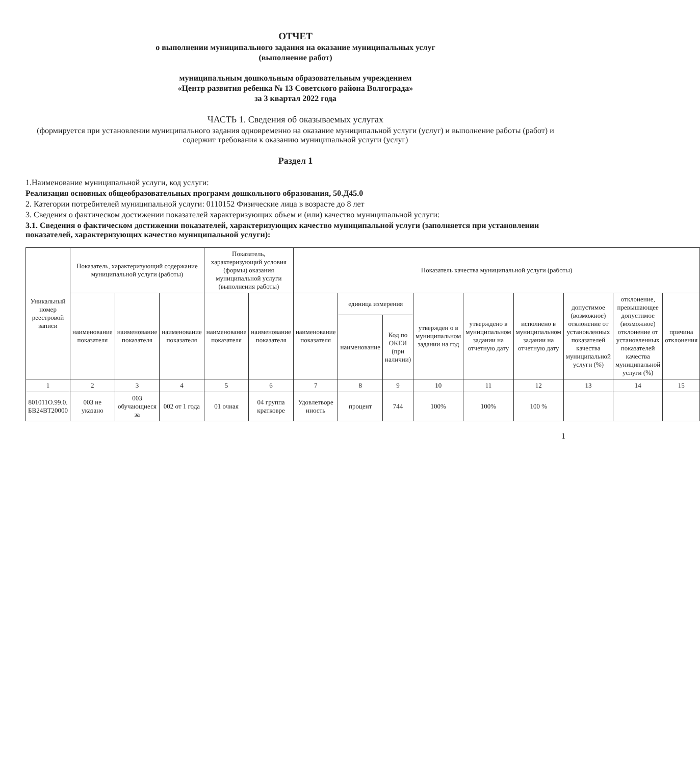ОТЧЕТ
о выполнении муниципального задания на оказание муниципальных услуг
(выполнение работ)
муниципальным дошкольным образовательным учреждением
«Центр развития ребенка № 13 Советского района Волгограда»
за 3 квартал 2022 года
ЧАСТЬ 1. Сведения об оказываемых услугах
(формируется при установлении муниципального задания одновременно на оказание муниципальной услуги (услуг) и выполнение работы (работ) и содержит требования к оказанию муниципальной услуги (услуг)
Раздел 1
1.Наименование муниципальной услуги, код услуги:
Реализация основных общеобразовательных программ дошкольного образования, 50.Д45.0
2. Категории потребителей муниципальной услуги: 0110152 Физические лица в возрасте до 8 лет
3. Сведения о фактическом достижении показателей характеризующих объем и (или) качество муниципальной услуги:
3.1. Сведения о фактическом достижении показателей, характеризующих качество муниципальной услуги (заполняется при установлении показателей, характеризующих качество муниципальной услуги):
| Уникальный номер реестровой записи | Показатель, характеризующий содержание муниципальной услуги (работы) | | | Показатель, характеризующий условия (формы) оказания муниципальной услуги (выполнения работы) | | Показатель качества муниципальной услуги (работы) | | | | | | | | |
| --- | --- | --- | --- | --- | --- | --- | --- | --- | --- | --- | --- | --- | --- | --- |
| | наименование показателя | наименование показателя | наименование показателя | наименование показателя | наименование показателя | наименование показателя | единица измерения | | утвержден о в муниципальном задании на год | утверждено в муниципальном задании на отчетную дату | исполнено в муниципальном задании на отчетную дату | допустимое (возможное) отклонение от установленных показателей качества муниципальной услуги (%) | отклонение, превышающее допустимое (возможное) отклонение от установленных показателей качества муниципальной услуги (%) | причина отклонения |
| | | | | | | | наименование | Код по ОКЕИ (при наличии) | | | | | | |
| 1 | 2 | 3 | 4 | 5 | 6 | 7 | 8 | 9 | 10 | 11 | 12 | 13 | 14 | 15 |
| 801011О.99.0. БВ24ВТ20000 | 003 не указано | 003 обучающиеся за | 002 от 1 года | 01 очная | 04 группа кратковре | Удовлетворе нность | процент | 744 | 100% | 100% | 100 % | | | |
1